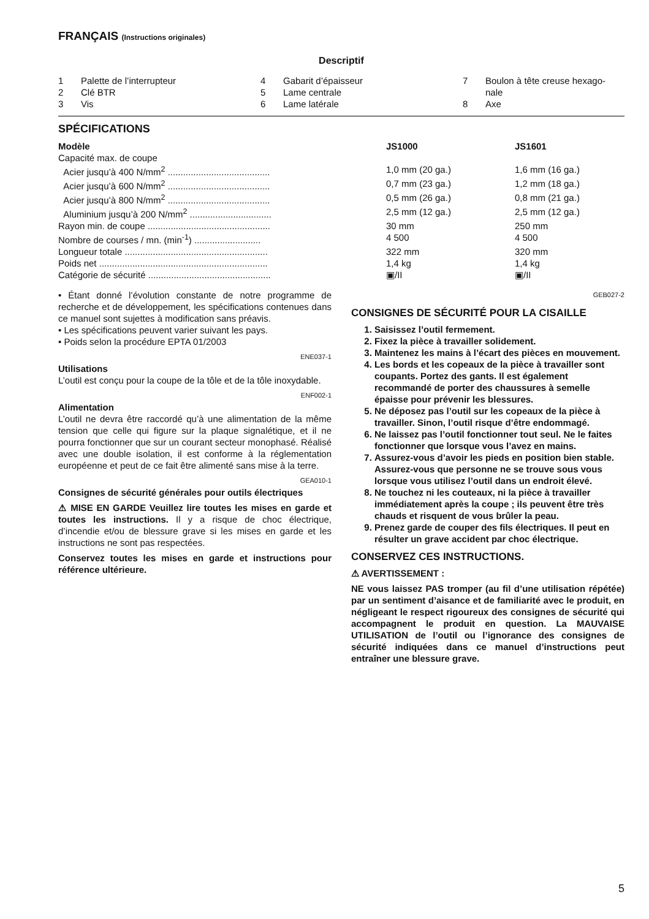FRANÇAIS (Instructions originales)
Descriptif
1 Palette de l’interrupteur
2 Clé BTR
3 Vis
4 Gabarit d’épaisseur
5 Lame centrale
6 Lame latérale
7 Boulon à tête creuse hexago-
nale
8 Axe
SPÉCIFICATIONS
| Modèle | JS1000 | JS1601 |
| --- | --- | --- |
| Capacité max. de coupe | | |
| Acier jusqu’à 400 N/mm<sup>2</sup> ........................................ | 1,0 mm (20 ga.) | 1,6 mm (16 ga.) |
| Acier jusqu’à 600 N/mm<sup>2</sup> ........................................ | 0,7 mm (23 ga.) | 1,2 mm (18 ga.) |
| Acier jusqu’à 800 N/mm<sup>2</sup> ........................................ | 0,5 mm (26 ga.) | 0,8 mm (21 ga.) |
| Aluminium jusqu’à 200 N/mm<sup>2</sup> ................................ | 2,5 mm (12 ga.) | 2,5 mm (12 ga.) |
| Rayon min. de coupe ................................................ | 30 mm | 250 mm |
| Nombre de courses / mn. (min<sup>-1</sup>) .......................... | 4 500 | 4 500 |
| Longueur totale ........................................................ | 322 mm | 320 mm |
| Poids net .................................................................. | 1,4 kg | 1,4 kg |
| Catégorie de sécurité ................................................ | ▣/II | ▣/II |
• Étant donné l’évolution constante de notre programme de recherche et de développement, les spécifications contenues dans ce manuel sont sujettes à modification sans préavis.
• Les spécifications peuvent varier suivant les pays.
• Poids selon la procédure EPTA 01/2003
ENE037-1
Utilisations
L’outil est conçu pour la coupe de la tôle et de la tôle inoxydable.
ENF002-1
Alimentation
L’outil ne devra être raccordé qu’à une alimentation de la même tension que celle qui figure sur la plaque signalétique, et il ne pourra fonctionner que sur un courant secteur monophasé. Réalisé avec une double isolation, il est conforme à la réglementation européenne et peut de ce fait être alimenté sans mise à la terre.
GEA010-1
Consignes de sécurité générales pour outils électriques
⚠ MISE EN GARDE Veuillez lire toutes les mises en garde et toutes les instructions. Il y a risque de choc électrique, d’incendie et/ou de blessure grave si les mises en garde et les instructions ne sont pas respectées.
Conservez toutes les mises en garde et instructions pour référence ultérieure.
GEB027-2
CONSIGNES DE SÉCURITÉ POUR LA CISAILLE
1. Saisissez l’outil fermement.
2. Fixez la pièce à travailler solidement.
3. Maintenez les mains à l’écart des pièces en mouvement.
4. Les bords et les copeaux de la pièce à travailler sont coupants. Portez des gants. Il est également recommandé de porter des chaussures à semelle épaisse pour prévenir les blessures.
5. Ne déposez pas l’outil sur les copeaux de la pièce à travailler. Sinon, l’outil risque d’être endommagé.
6. Ne laissez pas l’outil fonctionner tout seul. Ne le faites fonctionner que lorsque vous l’avez en mains.
7. Assurez-vous d’avoir les pieds en position bien stable.
Assurez-vous que personne ne se trouve sous vous lorsque vous utilisez l’outil dans un endroit élevé.
8. Ne touchez ni les couteaux, ni la pièce à travailler immédiatement après la coupe ; ils peuvent être très chauds et risquent de vous brûler la peau.
9. Prenez garde de couper des fils électriques. Il peut en résulter un grave accident par choc électrique.
CONSERVEZ CES INSTRUCTIONS.
⚠ AVERTISSEMENT :
NE vous laissez PAS tromper (au fil d’une utilisation répétée) par un sentiment d’aisance et de familiarité avec le produit, en négligeant le respect rigoureux des consignes de sécurité qui accompagnent le produit en question. La MAUVAISE UTILISATION de l’outil ou l’ignorance des consignes de sécurité indiquées dans ce manuel d’instructions peut entraîner une blessure grave.
5